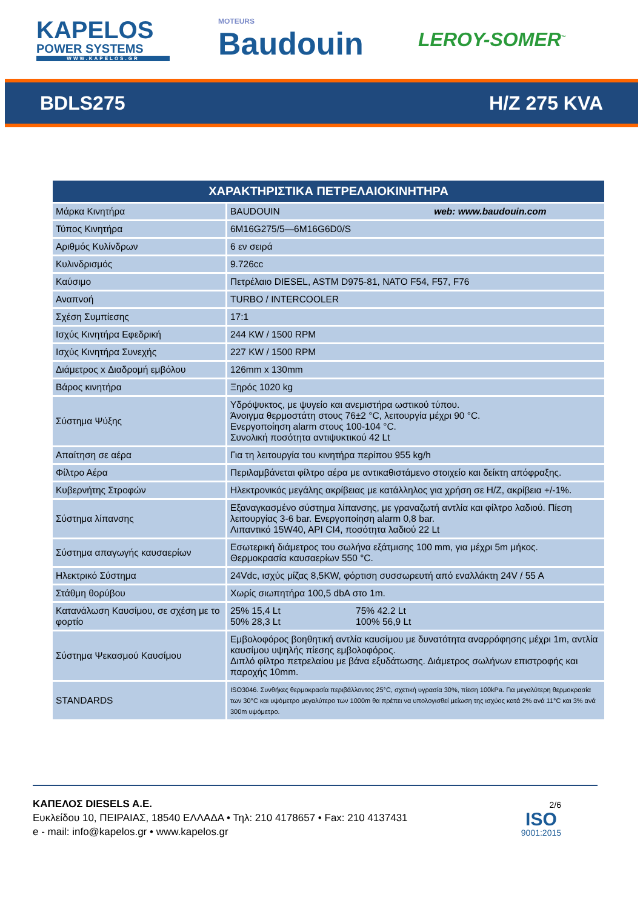KAPELOS
POWER SYSTEMS
WWW.KAPELOS.GR
MOTEURS
Baudouin
LEROY-SOMER<sup>™</sup>
BDLS275 H/Z 275 KVA
| ΧΑΡΑΚΤΗΡΙΣΤΙΚΑ ΠΕΤΡΕΛΑΙΟΚΙΝΗΤΗΡΑ | |
| --- | --- |
| Μάρκα Κινητήρα | BAUDOUIN web: www.baudouin.com |
| Τύπος Κινητήρα | 6M16G275/5—6M16G6D0/S |
| Αριθμός Κυλίνδρων | 6 εν σειρά |
| Κυλινδρισμός | 9.726cc |
| Καύσιμο | Πετρέλαιο DIESEL, ASTM D975-81, NATO F54, F57, F76 |
| Αναπνοή | TURBO / INTERCOOLER |
| Σχέση Συμπίεσης | 17:1 |
| Ισχύς Κινητήρα Εφεδρική | 244 KW / 1500 RPM |
| Ισχύς Κινητήρα Συνεχής | 227 KW / 1500 RPM |
| Διάμετρος x Διαδρομή εμβόλου | 126mm x 130mm |
| Βάρος κινητήρα | Ξηρός 1020 kg |
| Σύστημα Ψύξης | Υδρόψυκτος, με ψυγείο και ανεμιστήρα ωστικού τύπου. Άνοιγμα θερμοστάτη στους 76±2 °C, λειτουργία μέχρι 90 °C. Ενεργοποίηση alarm στους 100-104 °C. Συνολική ποσότητα αντιψυκτικού 42 Lt |
| Απαίτηση σε αέρα | Για τη λειτουργία του κινητήρα περίπου 955 kg/h |
| Φίλτρο Αέρα | Περιλαμβάνεται φίλτρο αέρα με αντικαθιστάμενο στοιχείο και δείκτη απόφραξης. |
| Κυβερνήτης Στροφών | Ηλεκτρονικός μεγάλης ακρίβειας με κατάλληλος για χρήση σε Η/Ζ, ακρίβεια +/-1%. |
| Σύστημα λίπανσης | Εξαναγκασμένο σύστημα λίπανσης, με γραναζωτή αντλία και φίλτρο λαδιού. Πίεση λειτουργίας 3-6 bar. Ενεργοποίηση alarm 0,8 bar. Λιπαντικό 15W40, API CI4, ποσότητα λαδιού 22 Lt |
| Σύστημα απαγωγής καυσαερίων | Εσωτερική διάμετρος του σωλήνα εξάτμισης 100 mm, για μέχρι 5m μήκος. Θερμοκρασία καυσαερίων 550 °C. |
| Ηλεκτρικό Σύστημα | 24Vdc, ισχύς μίζας 8,5KW, φόρτιση συσσωρευτή από εναλλάκτη 24V / 55 A |
| Στάθμη θορύβου | Χωρίς σιωπητήρα 100,5 dbA στο 1m. |
| Κατανάλωση Καυσίμου, σε σχέση με το φορτίο | 25% 15,4 Lt 75% 42.2 Lt 50% 28,3 Lt 100% 56,9 Lt |
| Σύστημα Ψεκασμού Καυσίμου | Εμβολοφόρος βοηθητική αντλία καυσίμου με δυνατότητα αναρρόφησης μέχρι 1m, αντλία καυσίμου υψηλής πίεσης εμβολοφόρος. Διπλό φίλτρο πετρελαίου με βάνα εξυδάτωσης. Διάμετρος σωλήνων επιστροφής και παροχής 10mm. |
| STANDARDS | ISO3046. Συνθήκες θερμοκρασία περιβάλλοντος 25°C, σχετική υγρασία 30%, πίεση 100kPa. Για μεγαλύτερη θερμοκρασία των 30°C και υψόμετρο μεγαλύτερο των 1000m θα πρέπει να υπολογισθεί μείωση της ισχύος κατά 2% ανά 11°C και 3% ανά 300m υψόμετρο. |
ΚΑΠΕΛΟΣ DIESELS A.E.
Ευκλείδου 10, ΠΕΙΡΑΙΑΣ, 18540 ΕΛΛΑΔΑ • Τηλ: 210 4178657 • Fax: 210 4137431
e - mail: info@kapelos.gr • www.kapelos.gr
2/6
ISO
9001:2015